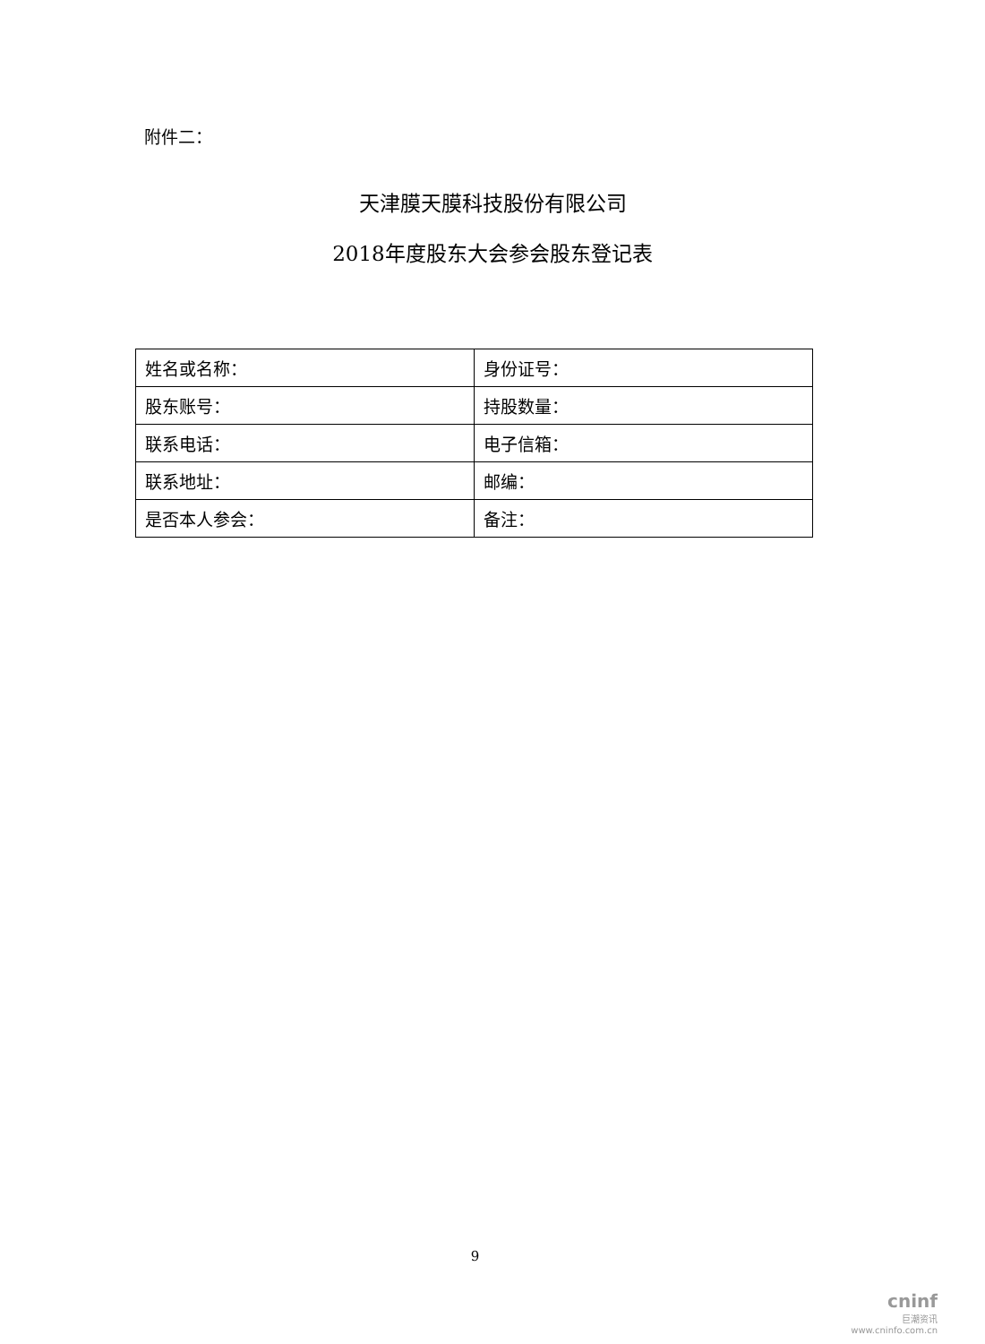附件二：
天津膜天膜科技股份有限公司
2018年度股东大会参会股东登记表
| 姓名或名称： | 身份证号： |
| 股东账号： | 持股数量： |
| 联系电话： | 电子信箱： |
| 联系地址： | 邮编： |
| 是否本人参会： | 备注： |
9
cninf
巨潮资讯
www.cninfo.com.cn